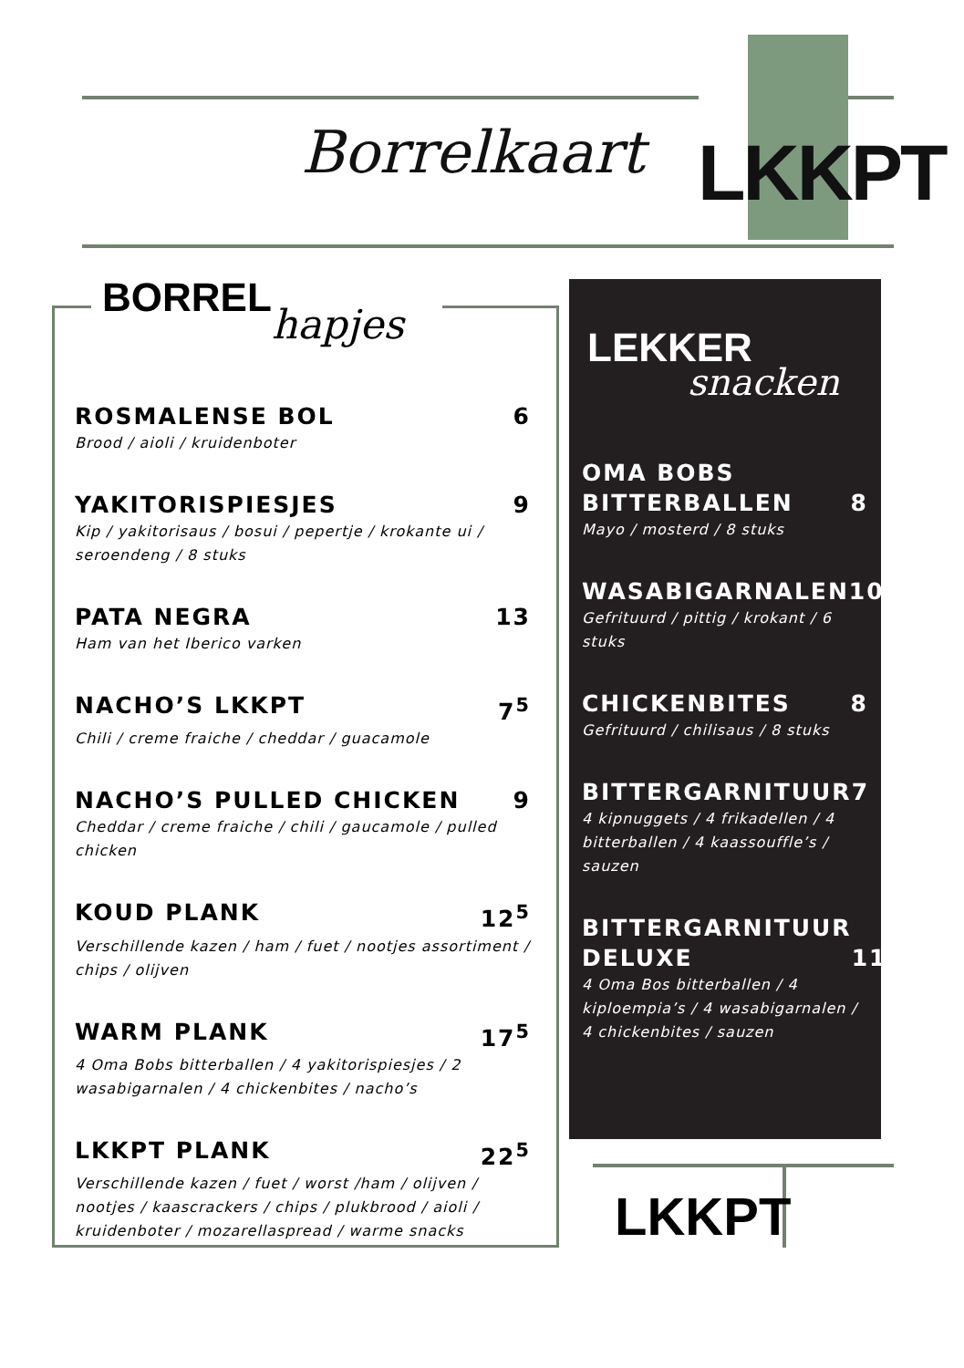Borrelkaart LKKPT
BORREL hapjes
ROSMALENSE BOL 6
Brood / aioli / kruidenboter
YAKITORISPIESJES 9
Kip / yakitorisaus / bosui / pepertje / krokante ui / seroendeng / 8 stuks
PATA NEGRA 13
Ham van het Iberico varken
NACHO’S LKKPT 7<sup>5</sup>
Chili / creme fraiche / cheddar / guacamole
NACHO’S PULLED CHICKEN 9
Cheddar / creme fraiche / chili / gaucamole / pulled chicken
KOUD PLANK 12<sup>5</sup>
Verschillende kazen / ham / fuet / nootjes assortiment / chips / olijven
WARM PLANK 17<sup>5</sup>
4 Oma Bobs bitterballen / 4 yakitorispiesjes / 2 wasabigarnalen / 4 chickenbites / nacho’s
LKKPT PLANK 22<sup>5</sup>
Verschillende kazen / fuet / worst /ham / olijven / nootjes / kaascrackers / chips / plukbrood / aioli / kruidenboter / mozarellaspread / warme snacks
LEKKER
snacken
OMA BOBS
BITTERBALLEN 8
Mayo / mosterd / 8 stuks
WASABIGARNALEN 10
Gefrituurd / pittig / krokant / 6 stuks
CHICKENBITES 8
Gefrituurd / chilisaus / 8 stuks
BITTERGARNITUUR 7
4 kipnuggets / 4 frikadellen / 4 bitterballen / 4 kaassouffle’s / sauzen
BITTERGARNITUUR
DELUXE 11
4 Oma Bos bitterballen / 4 kiploempia’s / 4 wasabigarnalen / 4 chickenbites / sauzen
LKKPT